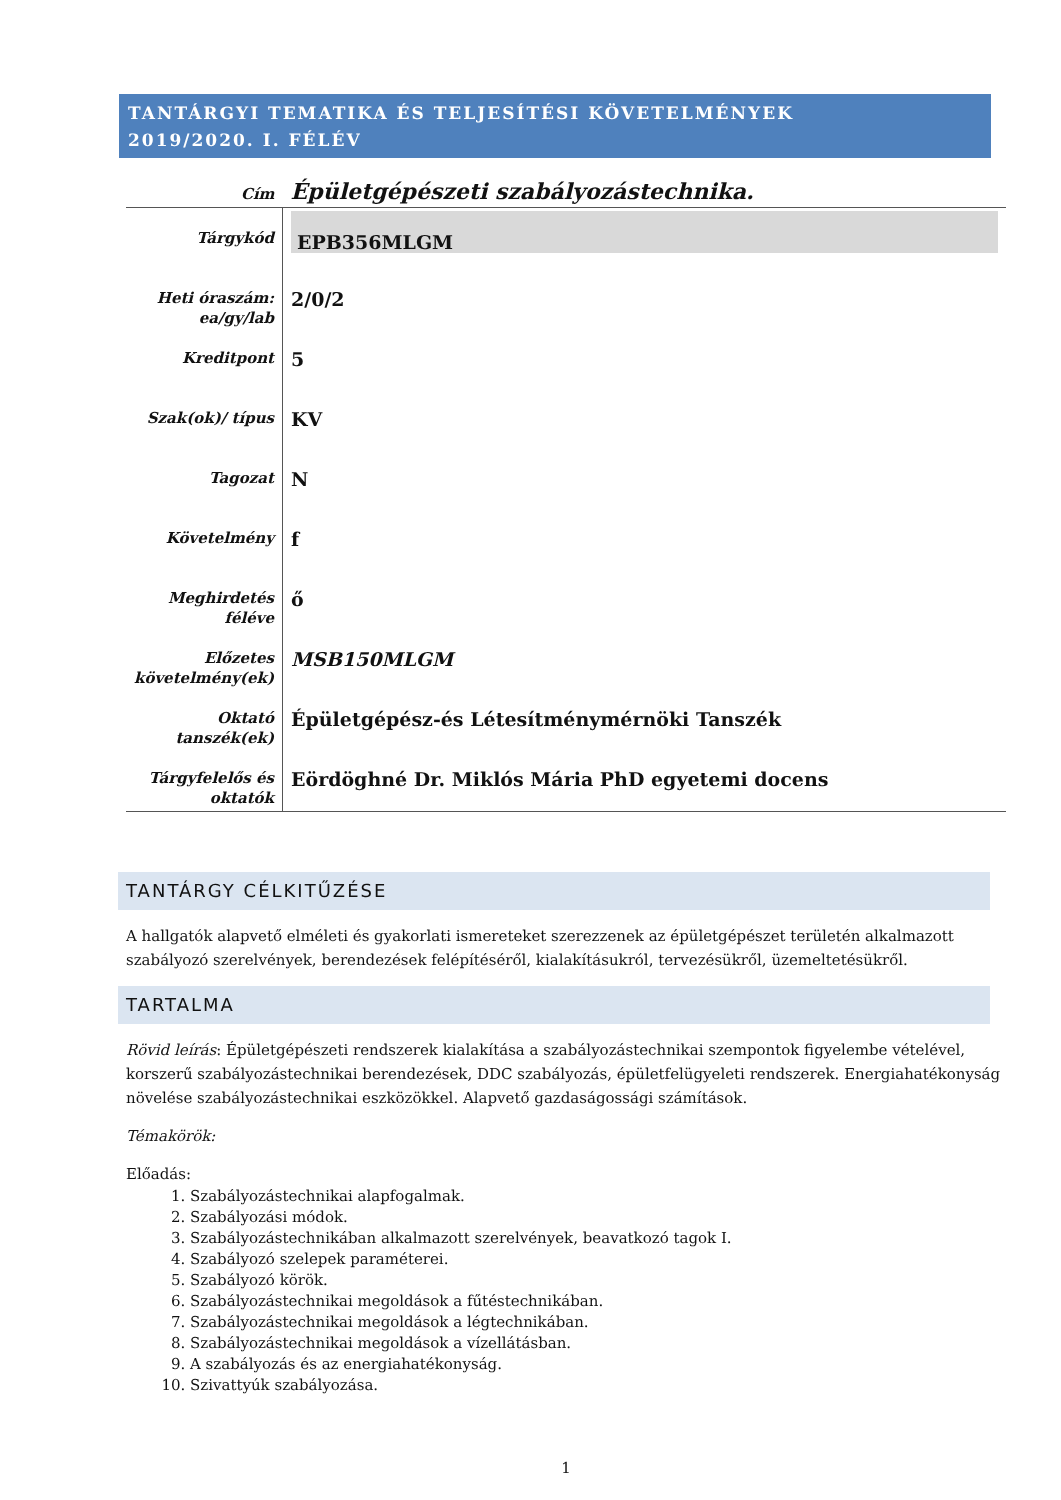TANTÁRGYI TEMATIKA ÉS TELJESÍTÉSI KÖVETELMÉNYEK
2019/2020. I. FÉLÉV
| Cím | Épületgépészeti szabályozástechnika. |
| Tárgykód | EPB356MLGM |
| Heti óraszám: ea/gy/lab | 2/0/2 |
| Kreditpont | 5 |
| Szak(ok)/ típus | KV |
| Tagozat | N |
| Követelmény | f |
| Meghirdetés féléve | ő |
| Előzetes követelmény(ek) | MSB150MLGM |
| Oktató tanszék(ek) | Épületgépész-és Létesítménymérnöki Tanszék |
| Tárgyfelelős és oktatók | Eördöghné Dr. Miklós Mária PhD egyetemi docens |
TANTÁRGY CÉLKITŰZÉSE
A hallgatók alapvető elméleti és gyakorlati ismereteket szerezzenek az épületgépészet területén alkalmazott szabályozó szerelvények, berendezések felépítéséről, kialakításukról, tervezésükről, üzemeltetésükről.
TARTALMA
Rövid leírás: Épületgépészeti rendszerek kialakítása a szabályozástechnikai szempontok figyelembe vételével, korszerű szabályozástechnikai berendezések, DDC szabályozás, épületfelügyeleti rendszerek. Energiahatékonyság növelése szabályozástechnikai eszközökkel. Alapvető gazdaságossági számítások.
Témakörök:
Előadás:
1. Szabályozástechnikai alapfogalmak.
2. Szabályozási módok.
3. Szabályozástechnikában alkalmazott szerelvények, beavatkozó tagok I.
4. Szabályozó szelepek paraméterei.
5. Szabályozó körök.
6. Szabályozástechnikai megoldások a fűtéstechnikában.
7. Szabályozástechnikai megoldások a légtechnikában.
8. Szabályozástechnikai megoldások a vízellátásban.
9. A szabályozás és az energiahatékonyság.
10. Szivattyúk szabályozása.
1